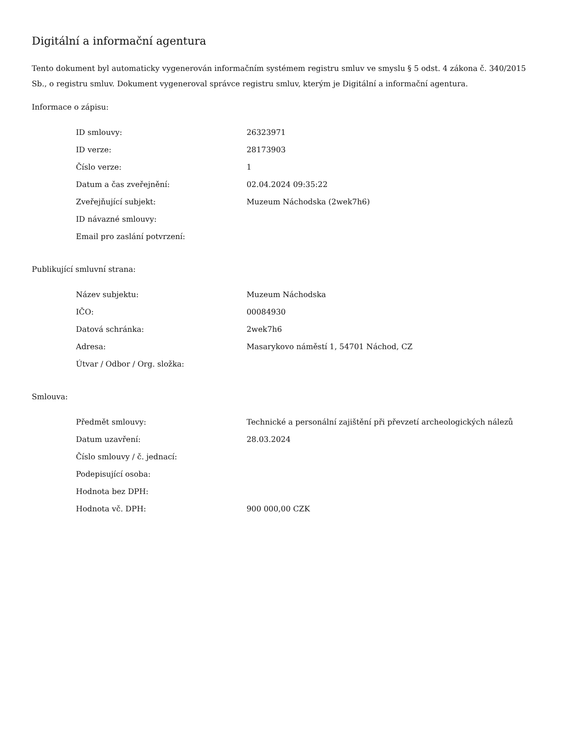Digitální a informační agentura
Tento dokument byl automaticky vygenerován informačním systémem registru smluv ve smyslu § 5 odst. 4 zákona č. 340/2015 Sb., o registru smluv. Dokument vygeneroval správce registru smluv, kterým je Digitální a informační agentura.
Informace o zápisu:
| ID smlouvy: | 26323971 |
| ID verze: | 28173903 |
| Číslo verze: | 1 |
| Datum a čas zveřejnění: | 02.04.2024 09:35:22 |
| Zveřejňující subjekt: | Muzeum Náchodska (2wek7h6) |
| ID návazné smlouvy: | |
| Email pro zaslání potvrzení: | |
Publikující smluvní strana:
| Název subjektu: | Muzeum Náchodska |
| IČO: | 00084930 |
| Datová schránka: | 2wek7h6 |
| Adresa: | Masarykovo náměstí 1, 54701 Náchod, CZ |
| Útvar / Odbor / Org. složka: | |
Smlouva:
| Předmět smlouvy: | Technické a personální zajištění při převzetí archeologických nálezů |
| Datum uzavření: | 28.03.2024 |
| Číslo smlouvy / č. jednací: | |
| Podepisující osoba: | |
| Hodnota bez DPH: | |
| Hodnota vč. DPH: | 900 000,00 CZK |